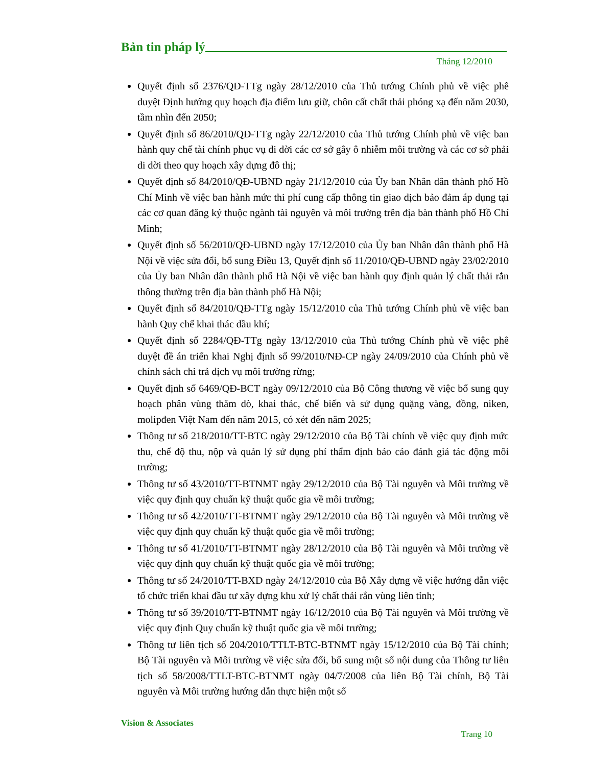Bản tin pháp lý
Tháng 12/2010
Quyết định số 2376/QĐ-TTg ngày 28/12/2010 của Thủ tướng Chính phủ về việc phê duyệt Định hướng quy hoạch địa điểm lưu giữ, chôn cất chất thải phóng xạ đến năm 2030, tầm nhìn đến 2050;
Quyết định số 86/2010/QĐ-TTg ngày 22/12/2010 của Thủ tướng Chính phủ về việc ban hành quy chế tài chính phục vụ di dời các cơ sở gây ô nhiễm môi trường và các cơ sở phải di dời theo quy hoạch xây dựng đô thị;
Quyết định số 84/2010/QĐ-UBND ngày 21/12/2010 của Ủy ban Nhân dân thành phố Hồ Chí Minh về việc ban hành mức thi phí cung cấp thông tin giao dịch bảo đảm áp dụng tại các cơ quan đăng ký thuộc ngành tài nguyên và môi trường trên địa bàn thành phố Hồ Chí Minh;
Quyết định số 56/2010/QĐ-UBND ngày 17/12/2010 của Ủy ban Nhân dân thành phố Hà Nội về việc sửa đổi, bổ sung Điều 13, Quyết định số 11/2010/QĐ-UBND ngày 23/02/2010 của Ủy ban Nhân dân thành phố Hà Nội về việc ban hành quy định quản lý chất thải rắn thông thường trên địa bàn thành phố Hà Nội;
Quyết định số 84/2010/QĐ-TTg ngày 15/12/2010 của Thủ tướng Chính phủ về việc ban hành Quy chế khai thác dầu khí;
Quyết định số 2284/QĐ-TTg ngày 13/12/2010 của Thủ tướng Chính phủ về việc phê duyệt đề án triển khai Nghị định số 99/2010/NĐ-CP ngày 24/09/2010 của Chính phủ về chính sách chi trả dịch vụ môi trường rừng;
Quyết định số 6469/QĐ-BCT ngày 09/12/2010 của Bộ Công thương về việc bổ sung quy hoạch phân vùng thăm dò, khai thác, chế biến và sử dụng quặng vàng, đồng, niken, molipđen Việt Nam đến năm 2015, có xét đến năm 2025;
Thông tư số 218/2010/TT-BTC ngày 29/12/2010 của Bộ Tài chính về việc quy định mức thu, chế độ thu, nộp và quản lý sử dụng phí thẩm định báo cáo đánh giá tác động môi trường;
Thông tư số 43/2010/TT-BTNMT ngày 29/12/2010 của Bộ Tài nguyên và Môi trường về việc quy định quy chuẩn kỹ thuật quốc gia về môi trường;
Thông tư số 42/2010/TT-BTNMT ngày 29/12/2010 của Bộ Tài nguyên và Môi trường về việc quy định quy chuẩn kỹ thuật quốc gia về môi trường;
Thông tư số 41/2010/TT-BTNMT ngày 28/12/2010 của Bộ Tài nguyên và Môi trường về việc quy định quy chuẩn kỹ thuật quốc gia về môi trường;
Thông tư số 24/2010/TT-BXD ngày 24/12/2010 của Bộ Xây dựng về việc hướng dẫn việc tổ chức triển khai đầu tư xây dựng khu xử lý chất thải rắn vùng liên tỉnh;
Thông tư số 39/2010/TT-BTNMT ngày 16/12/2010 của Bộ Tài nguyên và Môi trường về việc quy định Quy chuẩn kỹ thuật quốc gia về môi trường;
Thông tư liên tịch số 204/2010/TTLT-BTC-BTNMT ngày 15/12/2010 của Bộ Tài chính; Bộ Tài nguyên và Môi trường về việc sửa đổi, bổ sung một số nội dung của Thông tư liên tịch số 58/2008/TTLT-BTC-BTNMT ngày 04/7/2008 của liên Bộ Tài chính, Bộ Tài nguyên và Môi trường hướng dẫn thực hiện một số
Vision & Associates
Trang 10